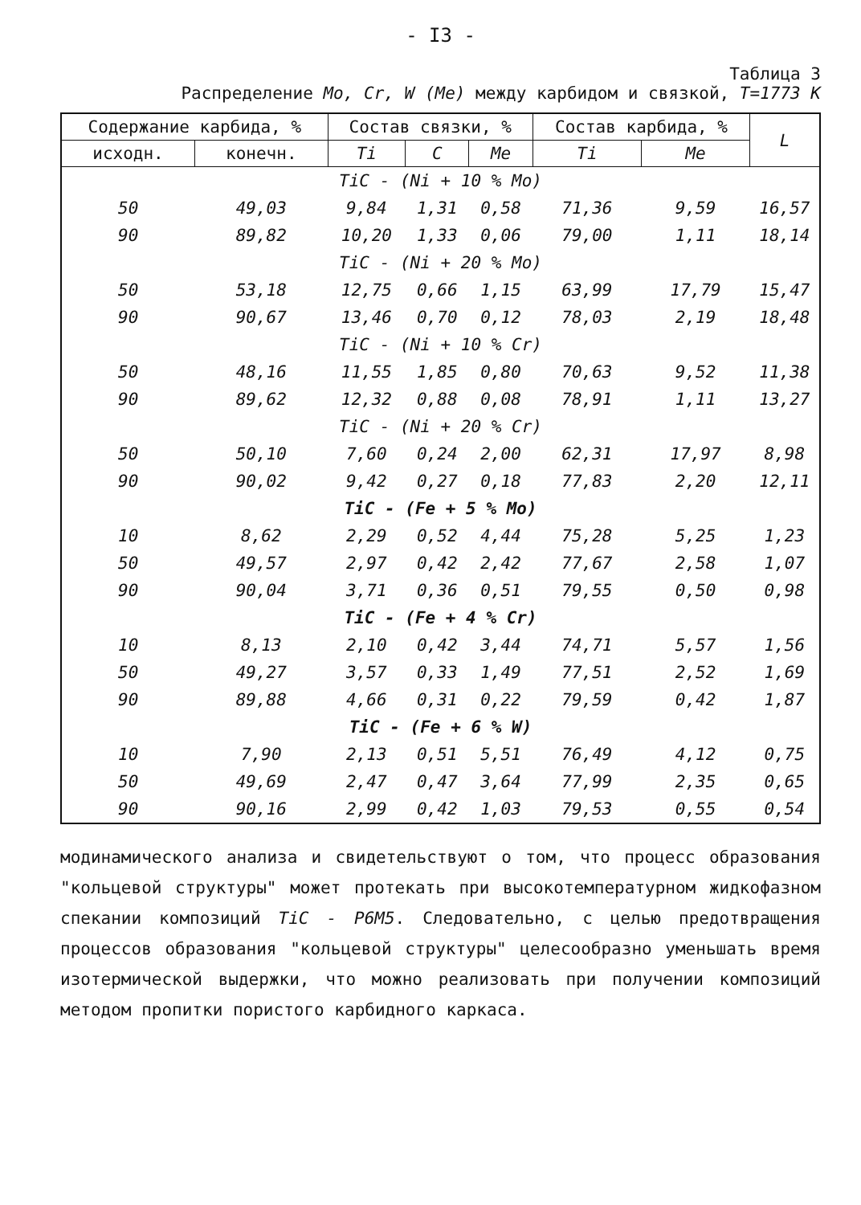- I3 -
Таблица 3
Распределение Mo, Cr, W (Me) между карбидом и связкой, T=1773 K
| Содержание карбида, % | | Состав связки, % | | | Состав карбида, % | | L |
| --- | --- | --- | --- | --- | --- | --- | --- |
| исходн. | конечн. | Ti | C | Me | Ti | Me | |
| TiC - (Ni + 10 % Mo) | | | | | | | |
| 50 | 49,03 | 9,84 | 1,31 | 0,58 | 71,36 | 9,59 | 16,57 |
| 90 | 89,82 | 10,20 | 1,33 | 0,06 | 79,00 | 1,11 | 18,14 |
| TiC - (Ni + 20 % Mo) | | | | | | | |
| 50 | 53,18 | 12,75 | 0,66 | 1,15 | 63,99 | 17,79 | 15,47 |
| 90 | 90,67 | 13,46 | 0,70 | 0,12 | 78,03 | 2,19 | 18,48 |
| TiC - (Ni + 10 % Cr) | | | | | | | |
| 50 | 48,16 | 11,55 | 1,85 | 0,80 | 70,63 | 9,52 | 11,38 |
| 90 | 89,62 | 12,32 | 0,88 | 0,08 | 78,91 | 1,11 | 13,27 |
| TiC - (Ni + 20 % Cr) | | | | | | | |
| 50 | 50,10 | 7,60 | 0,24 | 2,00 | 62,31 | 17,97 | 8,98 |
| 90 | 90,02 | 9,42 | 0,27 | 0,18 | 77,83 | 2,20 | 12,11 |
| TiC - (Fe + 5 % Mo) | | | | | | | |
| 10 | 8,62 | 2,29 | 0,52 | 4,44 | 75,28 | 5,25 | 1,23 |
| 50 | 49,57 | 2,97 | 0,42 | 2,42 | 77,67 | 2,58 | 1,07 |
| 90 | 90,04 | 3,71 | 0,36 | 0,51 | 79,55 | 0,50 | 0,98 |
| TiC - (Fe + 4 % Cr) | | | | | | | |
| 10 | 8,13 | 2,10 | 0,42 | 3,44 | 74,71 | 5,57 | 1,56 |
| 50 | 49,27 | 3,57 | 0,33 | 1,49 | 77,51 | 2,52 | 1,69 |
| 90 | 89,88 | 4,66 | 0,31 | 0,22 | 79,59 | 0,42 | 1,87 |
| TiC - (Fe + 6 % W) | | | | | | | |
| 10 | 7,90 | 2,13 | 0,51 | 5,51 | 76,49 | 4,12 | 0,75 |
| 50 | 49,69 | 2,47 | 0,47 | 3,64 | 77,99 | 2,35 | 0,65 |
| 90 | 90,16 | 2,99 | 0,42 | 1,03 | 79,53 | 0,55 | 0,54 |
модинамического анализа и свидетельствуют о том, что процесс образования "кольцевой структуры" может протекать при высокотемпературном жидкофазном спекании композиций TiC - Р6М5. Следовательно, с целью предотвращения процессов образования "кольцевой структуры" целесообразно уменьшать время изотермической выдержки, что можно реализовать при получении композиций методом пропитки пористого карбидного каркаса.